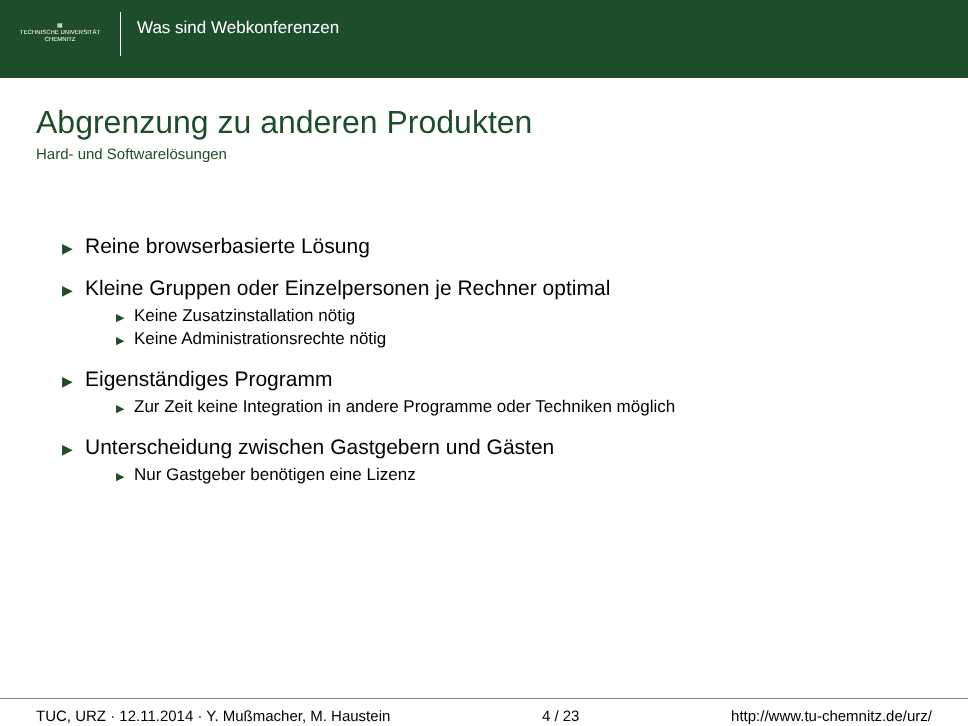▦
TECHNISCHE UNIVERSITÄT
CHEMNITZ
Was sind Webkonferenzen
Abgrenzung zu anderen Produkten
Hard- und Softwarelösungen
▶ Reine browserbasierte Lösung
▶ Kleine Gruppen oder Einzelpersonen je Rechner optimal
▶ Keine Zusatzinstallation nötig
▶ Keine Administrationsrechte nötig
▶ Eigenständiges Programm
▶ Zur Zeit keine Integration in andere Programme oder Techniken möglich
▶ Unterscheidung zwischen Gastgebern und Gästen
▶ Nur Gastgeber benötigen eine Lizenz
TUC, URZ · 12.11.2014 · Y. Mußmacher, M. Haustein 4 / 23 http://www.tu-chemnitz.de/urz/